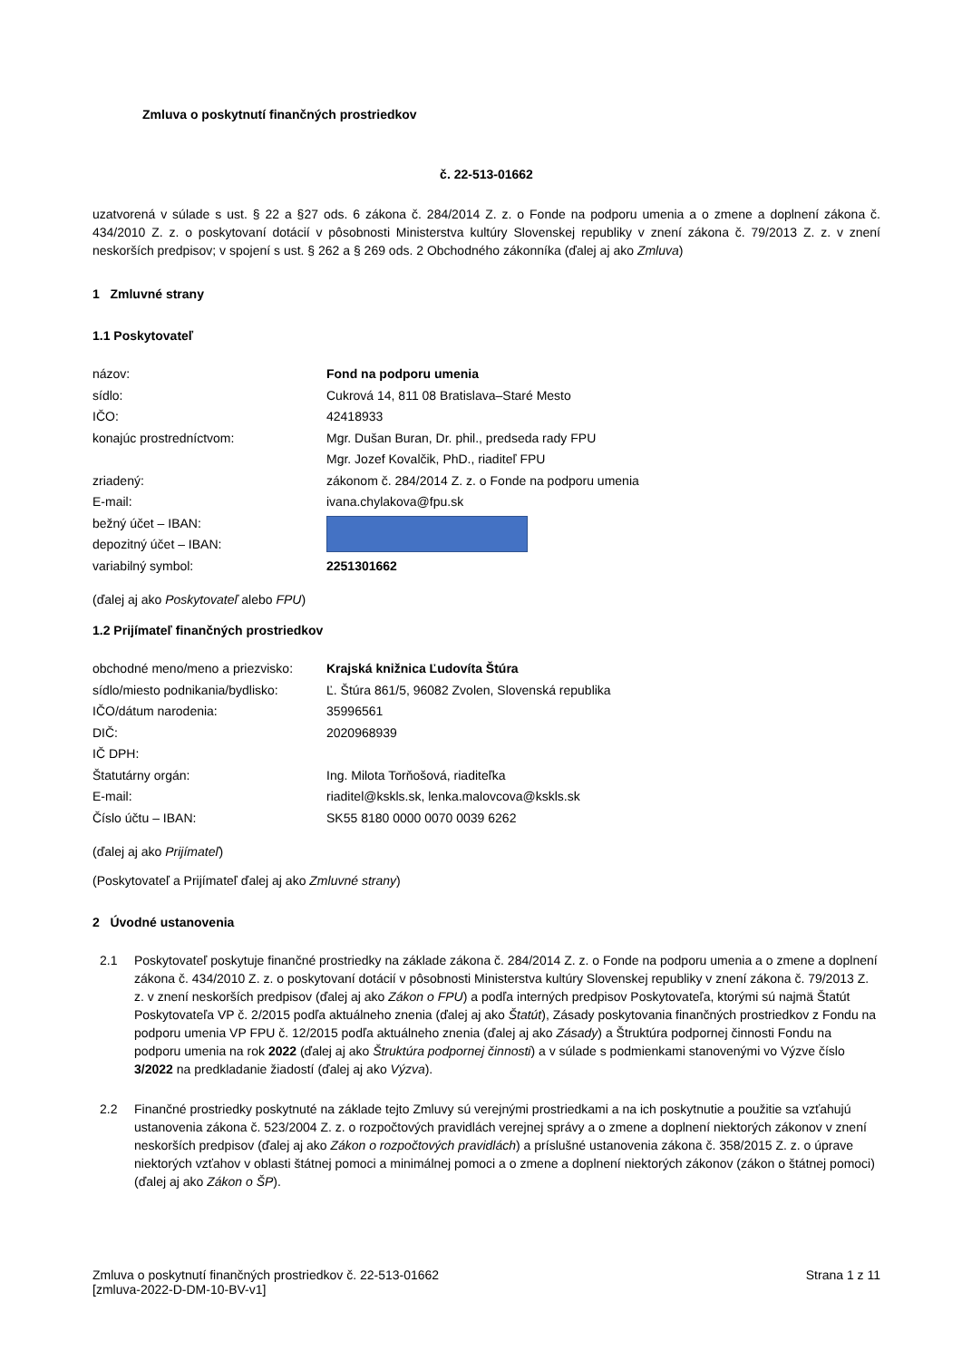Zmluva o poskytnutí finančných prostriedkov
č. 22-513-01662
uzatvorená v súlade s ust. § 22 a §27 ods. 6 zákona č. 284/2014 Z. z. o Fonde na podporu umenia a o zmene a doplnení zákona č. 434/2010 Z. z. o poskytovaní dotácií v pôsobnosti Ministerstva kultúry Slovenskej republiky v znení zákona č. 79/2013 Z. z. v znení neskorších predpisov; v spojení s ust. § 262 a § 269 ods. 2 Obchodného zákonníka (ďalej aj ako Zmluva)
1 Zmluvné strany
1.1 Poskytovateľ
| názov: | Fond na podporu umenia |
| sídlo: | Cukrová 14, 811 08 Bratislava–Staré Mesto |
| IČO: | 42418933 |
| konajúc prostredníctvom: | Mgr. Dušan Buran, Dr. phil., predseda rady FPU |
| | Mgr. Jozef Kovalčik, PhD., riaditeľ FPU |
| zriadený: | zákonom č. 284/2014 Z. z. o Fonde na podporu umenia |
| E-mail: | ivana.chylakova@fpu.sk |
| bežný účet – IBAN: | |
| depozitný účet – IBAN: | |
| variabilný symbol: | 2251301662 |
(ďalej aj ako Poskytovateľ alebo FPU)
1.2 Prijímateľ finančných prostriedkov
| obchodné meno/meno a priezvisko: | Krajská knižnica Ľudovíta Štúra |
| sídlo/miesto podnikania/bydlisko: | Ľ. Štúra 861/5, 96082 Zvolen, Slovenská republika |
| IČO/dátum narodenia: | 35996561 |
| DIČ: | 2020968939 |
| IČ DPH: | |
| Štatutárny orgán: | Ing. Milota Torňošová, riaditeľka |
| E-mail: | riaditel@kskls.sk, lenka.malovcova@kskls.sk |
| Číslo účtu – IBAN: | SK55 8180 0000 0070 0039 6262 |
(ďalej aj ako Prijímateľ)
(Poskytovateľ a Prijímateľ ďalej aj ako Zmluvné strany)
2 Úvodné ustanovenia
2.1 Poskytovateľ poskytuje finančné prostriedky na základe zákona č. 284/2014 Z. z. o Fonde na podporu umenia a o zmene a doplnení zákona č. 434/2010 Z. z. o poskytovaní dotácií v pôsobnosti Ministerstva kultúry Slovenskej republiky v znení zákona č. 79/2013 Z. z. v znení neskorších predpisov (ďalej aj ako Zákon o FPU) a podľa interných predpisov Poskytovateľa, ktorými sú najmä Štatút Poskytovateľa VP č. 2/2015 podľa aktuálneho znenia (ďalej aj ako Štatút), Zásady poskytovania finančných prostriedkov z Fondu na podporu umenia VP FPU č. 12/2015 podľa aktuálneho znenia (ďalej aj ako Zásady) a Štruktúra podpornej činnosti Fondu na podporu umenia na rok 2022 (ďalej aj ako Štruktúra podpornej činnosti) a v súlade s podmienkami stanovenými vo Výzve číslo 3/2022 na predkladanie žiadostí (ďalej aj ako Výzva).
2.2 Finančné prostriedky poskytnuté na základe tejto Zmluvy sú verejnými prostriedkami a na ich poskytnutie a použitie sa vzťahujú ustanovenia zákona č. 523/2004 Z. z. o rozpočtových pravidlách verejnej správy a o zmene a doplnení niektorých zákonov v znení neskorších predpisov (ďalej aj ako Zákon o rozpočtových pravidlách) a príslušné ustanovenia zákona č. 358/2015 Z. z. o úprave niektorých vzťahov v oblasti štátnej pomoci a minimálnej pomoci a o zmene a doplnení niektorých zákonov (zákon o štátnej pomoci) (ďalej aj ako Zákon o ŠP).
Zmluva o poskytnutí finančných prostriedkov č. 22-513-01662
[zmluva-2022-D-DM-10-BV-v1]
Strana 1 z 11